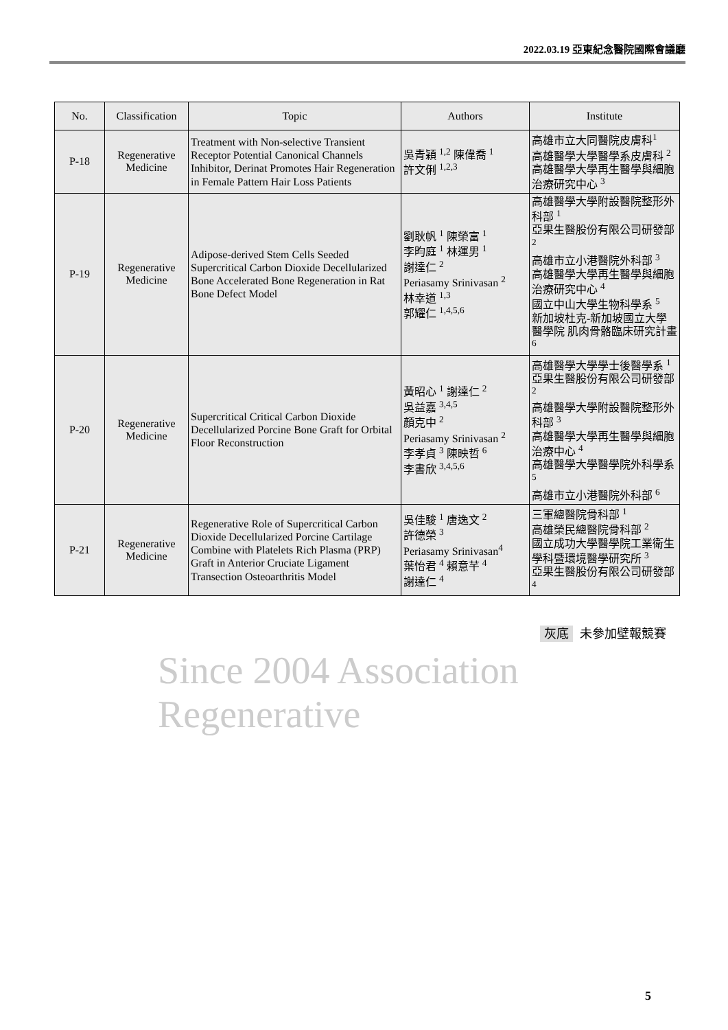2022.03.19 亞東紀念醫院國際會議廳
| No. | Classification | Topic | Authors | Institute |
| --- | --- | --- | --- | --- |
| P-18 | Regenerative Medicine | Treatment with Non-selective Transient Receptor Potential Canonical Channels Inhibitor, Derinat Promotes Hair Regeneration in Female Pattern Hair Loss Patients | 吳青穎 <sup>1,2</sup> 陳偉喬 <sup>1</sup> 許文俐 <sup>1,2,3</sup> | 高雄市立大同醫院皮膚科<sup>1</sup> 高雄醫學大學醫學系皮膚科 <sup>2</sup> 高雄醫學大學再生醫學與細胞治療研究中心 <sup>3</sup> |
| P-19 | Regenerative Medicine | Adipose-derived Stem Cells Seeded Supercritical Carbon Dioxide Decellularized Bone Accelerated Bone Regeneration in Rat Bone Defect Model | 劉耿帆 <sup>1</sup> 陳榮富 <sup>1</sup> 李昀庭 <sup>1</sup> 林運男 <sup>1</sup> 謝達仁 <sup>2</sup> Periasamy Srinivasan <sup>2</sup> 林幸道 <sup>1,3</sup> 郭耀仁 <sup>1,4,5,6</sup> | 高雄醫學大學附設醫院整形外科部 <sup>1</sup> 亞果生醫股份有限公司研發部 <sup>2</sup> 高雄市立小港醫院外科部 <sup>3</sup> 高雄醫學大學再生醫學與細胞治療研究中心 <sup>4</sup> 國立中山大學生物科學系 <sup>5</sup> 新加坡杜克-新加坡國立大學醫學院 肌肉骨骼臨床研究計畫 <sup>6</sup> |
| P-20 | Regenerative Medicine | Supercritical Critical Carbon Dioxide Decellularized Porcine Bone Graft for Orbital Floor Reconstruction | 黃昭心 <sup>1</sup> 謝達仁 <sup>2</sup> 吳益嘉 <sup>3,4,5</sup> 顏克中 <sup>2</sup> Periasamy Srinivasan <sup>2</sup> 李孝貞 <sup>3</sup> 陳映哲 <sup>6</sup> 李書欣 <sup>3,4,5,6</sup> | 高雄醫學大學學士後醫學系 <sup>1</sup> 亞果生醫股份有限公司研發部 <sup>2</sup> 高雄醫學大學附設醫院整形外科部 <sup>3</sup> 高雄醫學大學再生醫學與細胞治療中心 <sup>4</sup> 高雄醫學大學醫學院外科學系 <sup>5</sup> 高雄市立小港醫院外科部 <sup>6</sup> |
| P-21 | Regenerative Medicine | Regenerative Role of Supercritical Carbon Dioxide Decellularized Porcine Cartilage Combine with Platelets Rich Plasma (PRP) Graft in Anterior Cruciate Ligament Transection Osteoarthritis Model | 吳佳駿 <sup>1</sup> 唐逸文 <sup>2</sup> 許德榮 <sup>3</sup> Periasamy Srinivasan<sup>4</sup> 葉怡君 <sup>4</sup> 賴意芊 <sup>4</sup> 謝達仁 <sup>4</sup> | 三軍總醫院骨科部 <sup>1</sup> 高雄榮民總醫院骨科部 <sup>2</sup> 國立成功大學醫學院工業衛生學科暨環境醫學研究所 <sup>3</sup> 亞果生醫股份有限公司研發部 <sup>4</sup> |
灰底 未參加壁報競賽
Since 2004 Association Regenerative
5